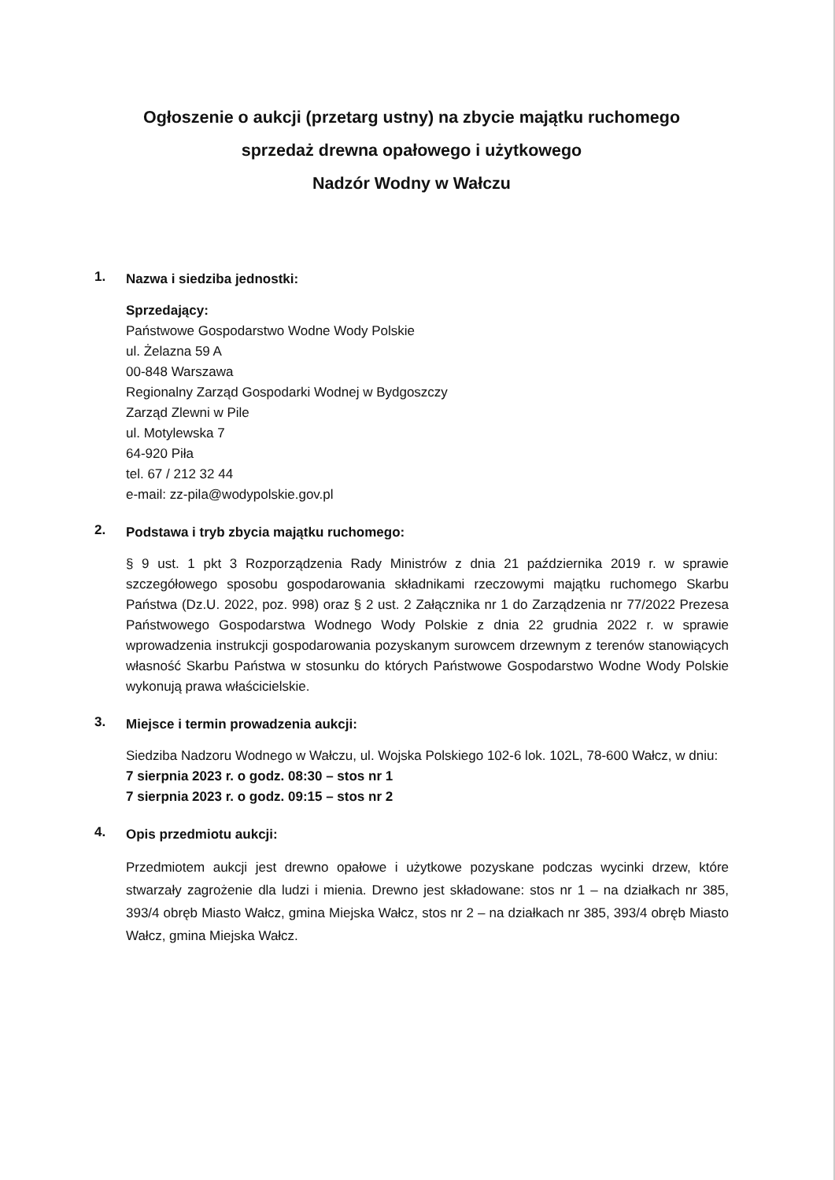Ogłoszenie o aukcji (przetarg ustny) na zbycie majątku ruchomego
sprzedaż drewna opałowego i użytkowego
Nadzór Wodny w Wałczu
1.
Nazwa i siedziba jednostki:
Sprzedający:
Państwowe Gospodarstwo Wodne Wody Polskie
ul. Żelazna 59 A
00-848 Warszawa
Regionalny Zarząd Gospodarki Wodnej w Bydgoszczy
Zarząd Zlewni w Pile
ul. Motylewska 7
64-920 Piła
tel. 67 / 212 32 44
e-mail: zz-pila@wodypolskie.gov.pl
2.
Podstawa i tryb zbycia majątku ruchomego:
§ 9 ust. 1 pkt 3 Rozporządzenia Rady Ministrów z dnia 21 października 2019 r. w sprawie szczegółowego sposobu gospodarowania składnikami rzeczowymi majątku ruchomego Skarbu Państwa (Dz.U. 2022, poz. 998) oraz § 2 ust. 2 Załącznika nr 1 do Zarządzenia nr 77/2022 Prezesa Państwowego Gospodarstwa Wodnego Wody Polskie z dnia 22 grudnia 2022 r. w sprawie wprowadzenia instrukcji gospodarowania pozyskanym surowcem drzewnym z terenów stanowiących własność Skarbu Państwa w stosunku do których Państwowe Gospodarstwo Wodne Wody Polskie wykonują prawa właścicielskie.
3.
Miejsce i termin prowadzenia aukcji:
Siedziba Nadzoru Wodnego w Wałczu, ul. Wojska Polskiego 102-6 lok. 102L, 78-600 Wałcz, w dniu:
7 sierpnia 2023 r. o godz. 08:30 – stos nr 1
7 sierpnia 2023 r. o godz. 09:15 – stos nr 2
4.
Opis przedmiotu aukcji:
Przedmiotem aukcji jest drewno opałowe i użytkowe pozyskane podczas wycinki drzew, które stwarzały zagrożenie dla ludzi i mienia. Drewno jest składowane: stos nr 1 – na działkach nr 385, 393/4 obręb Miasto Wałcz, gmina Miejska Wałcz, stos nr 2 – na działkach nr 385, 393/4 obręb Miasto Wałcz, gmina Miejska Wałcz.